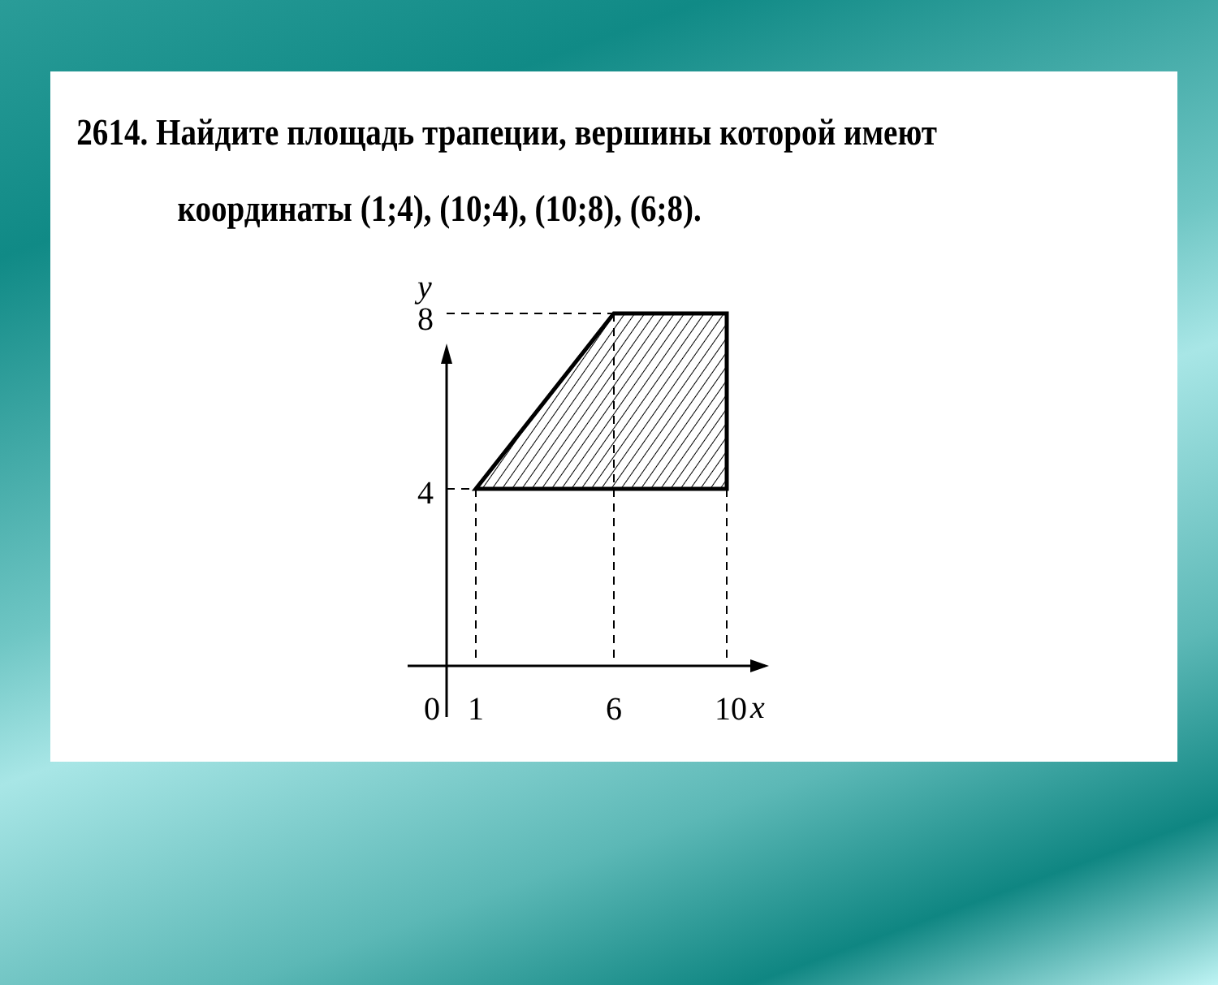2614. Найдите площадь трапеции, вершины которой имеют
координаты (1;4), (10;4), (10;8), (6;8).
y
8
4
0
1
6
10
x